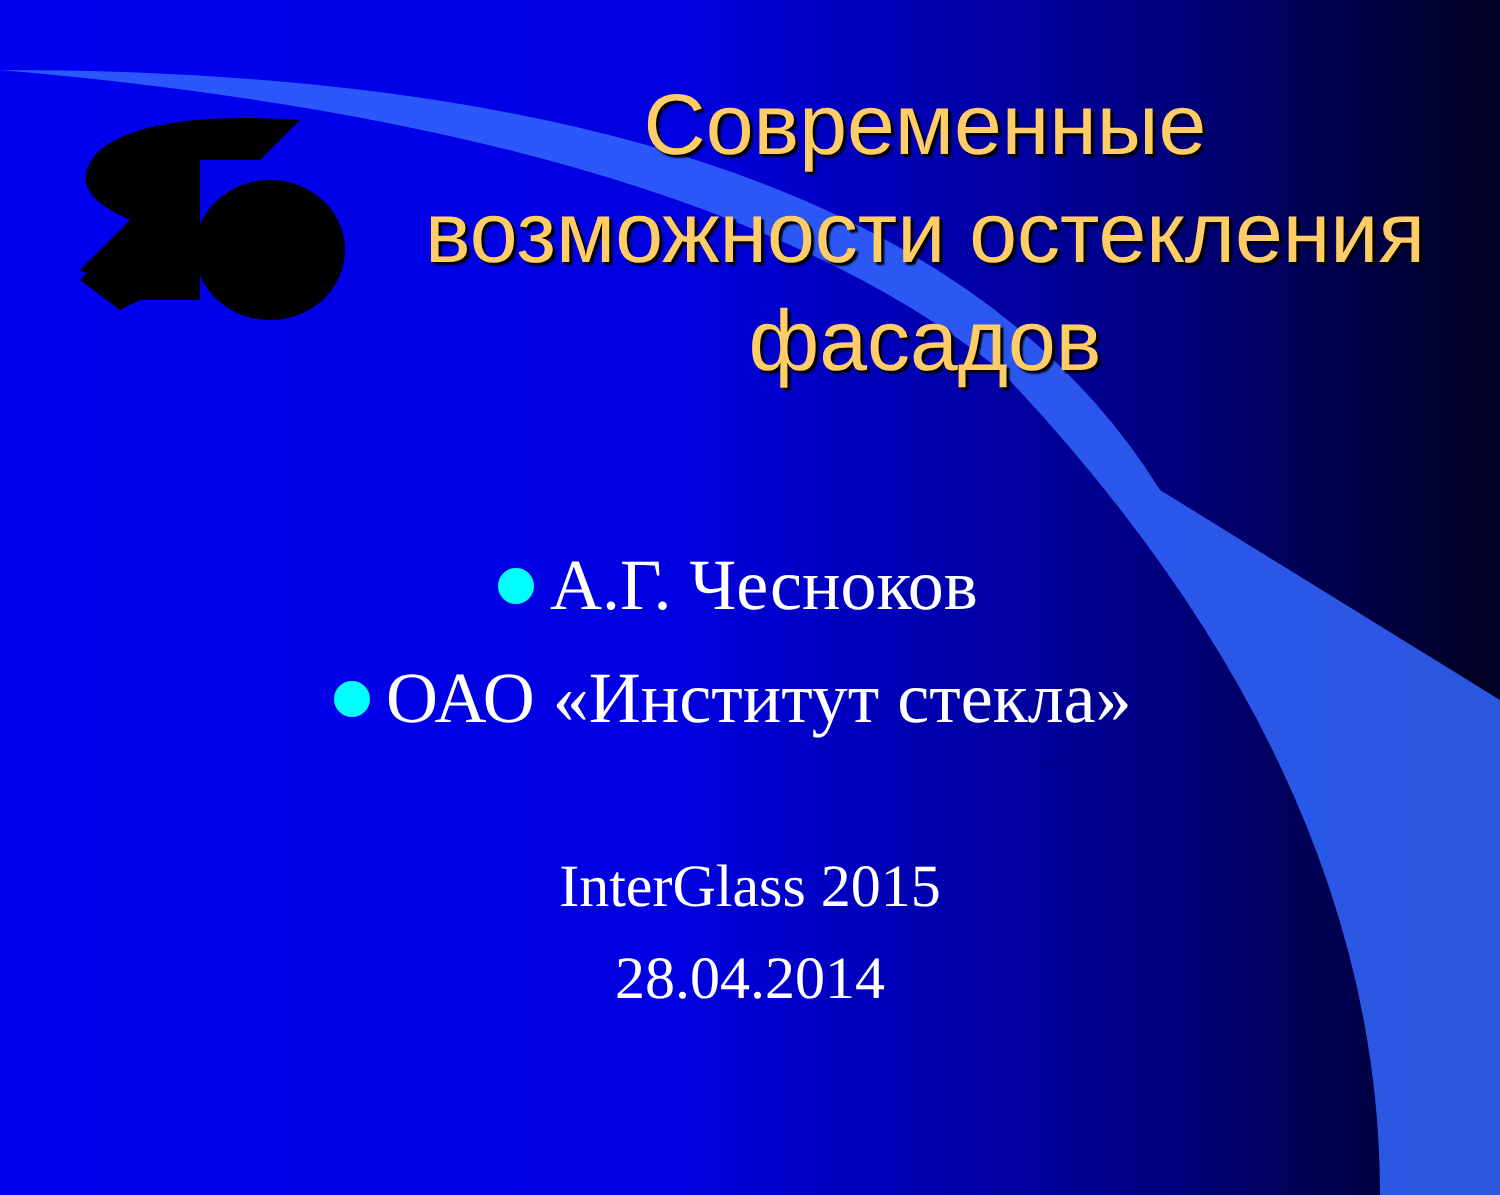Современные возможности остекления фасадов
А.Г. Чесноков
ОАО «Институт стекла»
InterGlass 2015
28.04.2014